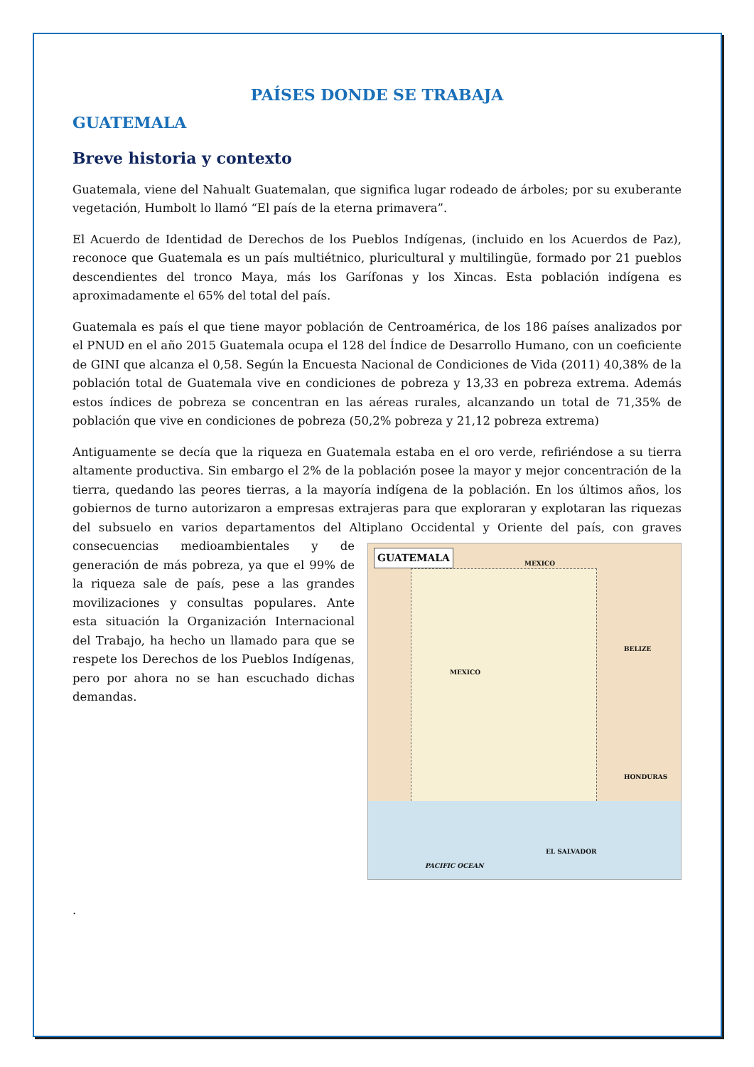PAÍSES DONDE SE TRABAJA
GUATEMALA
Breve historia y contexto
Guatemala, viene del Nahualt Guatemalan, que significa lugar rodeado de árboles; por su exuberante vegetación, Humbolt lo llamó “El país de la eterna primavera”.
El Acuerdo de Identidad de Derechos de los Pueblos Indígenas, (incluido en los Acuerdos de Paz), reconoce que Guatemala es un país multiétnico, pluricultural y multilingüe, formado por 21 pueblos descendientes del tronco Maya, más los Garífonas y los Xincas. Esta población indígena es aproximadamente el 65% del total del país.
Guatemala es país el que tiene mayor población de Centroamérica, de los 186 países analizados por el PNUD en el año 2015 Guatemala ocupa el 128 del Índice de Desarrollo Humano, con un coeficiente de GINI que alcanza el 0,58. Según la Encuesta Nacional de Condiciones de Vida (2011) 40,38% de la población total de Guatemala vive en condiciones de pobreza y 13,33 en pobreza extrema. Además estos índices de pobreza se concentran en las aéreas rurales, alcanzando un total de 71,35% de población que vive en condiciones de pobreza (50,2% pobreza y 21,12 pobreza extrema)
Antiguamente se decía que la riqueza en Guatemala estaba en el oro verde, refiriéndose a su tierra altamente productiva. Sin embargo el 2% de la población posee la mayor y mejor concentración de la tierra, quedando las peores tierras, a la mayoría indígena de la población. En los últimos años, los gobiernos de turno autorizaron a empresas extrajeras para que exploraran y explotaran las riquezas del subsuelo en varios departamentos del Altiplano Occidental y Oriente del país, con graves
GUATEMALA MEXICO
BELIZE
MEXICO
HONDURAS
EL SALVADOR
PACIFIC OCEAN
consecuencias medioambientales y de generación de más pobreza, ya que el 99% de la riqueza sale de país, pese a las grandes movilizaciones y consultas populares. Ante esta situación la Organización Internacional del Trabajo, ha hecho un llamado para que se respete los Derechos de los Pueblos Indígenas, pero por ahora no se han escuchado dichas demandas.
.